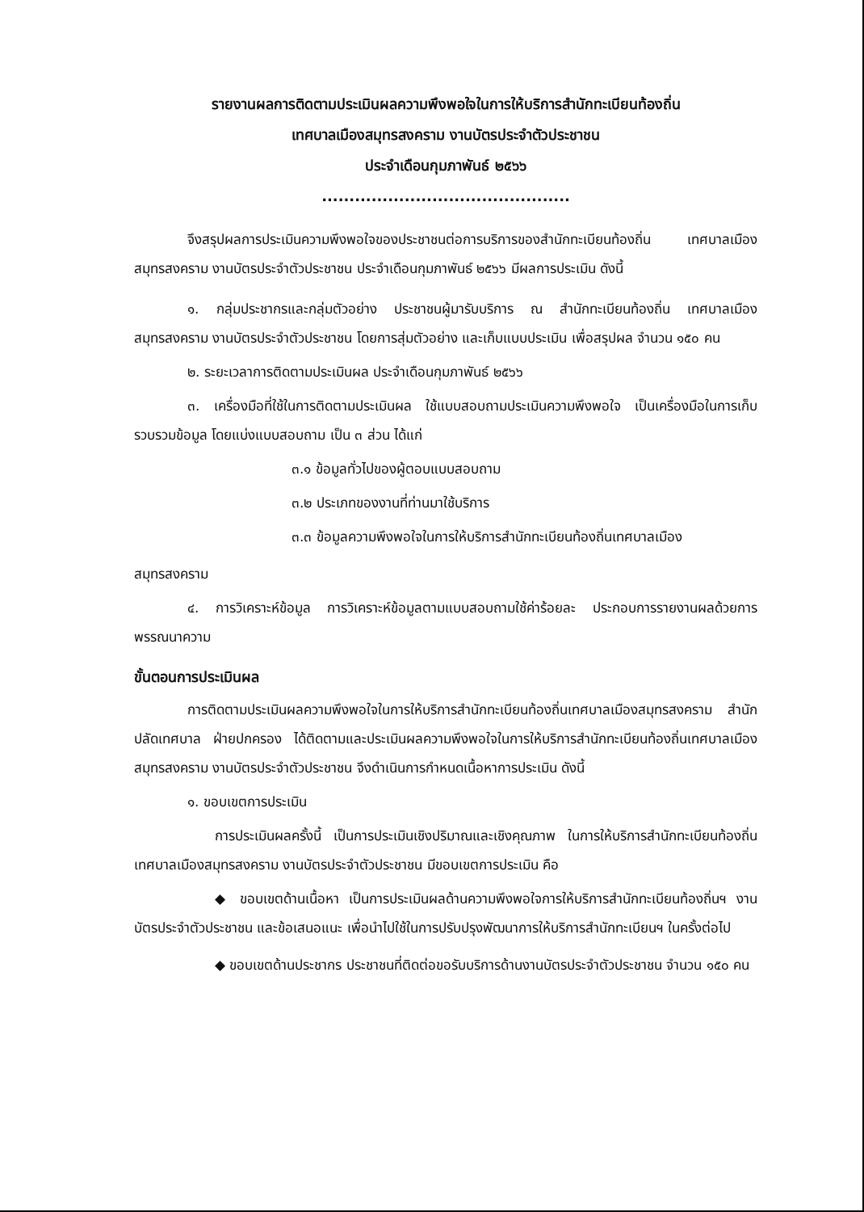รายงานผลการติดตามประเมินผลความพึงพอใจในการให้บริการสำนักทะเบียนท้องถิ่น
เทศบาลเมืองสมุทรสงคราม งานบัตรประจำตัวประชาชน
ประจำเดือนกุมภาพันธ์ ๒๕๖๖
.............................................
จึงสรุปผลการประเมินความพึงพอใจของประชาชนต่อการบริการของสำนักทะเบียนท้องถิ่น เทศบาลเมืองสมุทรสงคราม งานบัตรประจำตัวประชาชน ประจำเดือนกุมภาพันธ์ ๒๕๖๖ มีผลการประเมิน ดังนี้
๑. กลุ่มประชากรและกลุ่มตัวอย่าง ประชาชนผู้มารับบริการ ณ สำนักทะเบียนท้องถิ่น เทศบาลเมืองสมุทรสงคราม งานบัตรประจำตัวประชาชน โดยการสุ่มตัวอย่าง และเก็บแบบประเมิน เพื่อสรุปผล จำนวน ๑๕๐ คน
๒. ระยะเวลาการติดตามประเมินผล ประจำเดือนกุมภาพันธ์ ๒๕๖๖
๓. เครื่องมือที่ใช้ในการติดตามประเมินผล ใช้แบบสอบถามประเมินความพึงพอใจ เป็นเครื่องมือในการเก็บรวบรวมข้อมูล โดยแบ่งแบบสอบถาม เป็น ๓ ส่วน ได้แก่
๓.๑ ข้อมูลทั่วไปของผู้ตอบแบบสอบถาม
๓.๒ ประเภทของงานที่ท่านมาใช้บริการ
๓.๓ ข้อมูลความพึงพอใจในการให้บริการสำนักทะเบียนท้องถิ่นเทศบาลเมือง
สมุทรสงคราม
๔. การวิเคราะห์ข้อมูล การวิเคราะห์ข้อมูลตามแบบสอบถามใช้ค่าร้อยละ ประกอบการรายงานผลด้วยการพรรณนาความ
ขั้นตอนการประเมินผล
การติดตามประเมินผลความพึงพอใจในการให้บริการสำนักทะเบียนท้องถิ่นเทศบาลเมืองสมุทรสงคราม สำนักปลัดเทศบาล ฝ่ายปกครอง ได้ติดตามและประเมินผลความพึงพอใจในการให้บริการสำนักทะเบียนท้องถิ่นเทศบาลเมืองสมุทรสงคราม งานบัตรประจำตัวประชาชน จึงดำเนินการกำหนดเนื้อหาการประเมิน ดังนี้
๑. ขอบเขตการประเมิน
การประเมินผลครั้งนี้ เป็นการประเมินเชิงปริมาณและเชิงคุณภาพ ในการให้บริการสำนักทะเบียนท้องถิ่นเทศบาลเมืองสมุทรสงคราม งานบัตรประจำตัวประชาชน มีขอบเขตการประเมิน คือ
◆ ขอบเขตด้านเนื้อหา เป็นการประเมินผลด้านความพึงพอใจการให้บริการสำนักทะเบียนท้องถิ่นฯ งานบัตรประจำตัวประชาชน และข้อเสนอแนะ เพื่อนำไปใช้ในการปรับปรุงพัฒนาการให้บริการสำนักทะเบียนฯ ในครั้งต่อไป
◆ ขอบเขตด้านประชากร ประชาชนที่ติดต่อขอรับบริการด้านงานบัตรประจำตัวประชาชน จำนวน ๑๕๐ คน